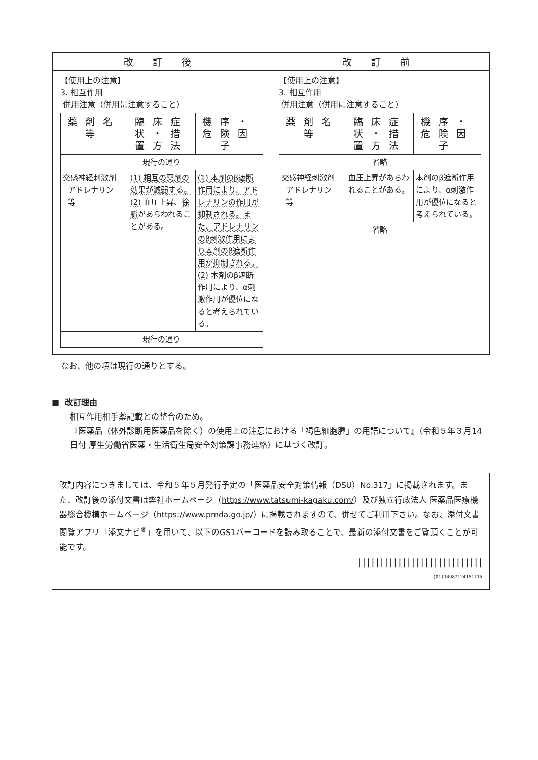| 改 訂 後 | 改 訂 前 |
| --- | --- |
| 【使用上の注意】 3. 相互作用 併用注意（併用に注意すること） / 薬剤名等 / 臨床症状・措置方法 / 機序・危険因子 / / --- / --- / --- / / 現行の通り / / / / 交感神経刺激剤 アドレナリン 等 / (1) 相互の薬剤の効果が減弱する。 (2) 血圧上昇、 徐脈 があらわれることがある。 / (1) 本剤のβ遮断作用により、アドレナリンの作用が抑制される。また、アドレナリンのβ刺激作用により本剤のβ遮断作用が抑制される。 (2) 本剤のβ遮断作用により、α刺激作用が優位になると考えられている。 / / 現行の通り / / / | 【使用上の注意】 3. 相互作用 併用注意（併用に注意すること） / 薬剤名等 / 臨床症状・措置方法 / 機序・危険因子 / / --- / --- / --- / / 省略 / / / / 交感神経刺激剤 アドレナリン 等 / 血圧上昇があらわれることがある。 / 本剤のβ遮断作用により、α刺激作用が優位になると考えられている。 / / 省略 / / / |
なお、他の項は現行の通りとする。
■ 改訂理由
相互作用相手薬記載との整合のため。
『医薬品（体外診断用医薬品を除く）の使用上の注意における「褐色細胞腫」の用語について』（令和５年３月14日付 厚生労働省医薬・生活衛生局安全対策課事務連絡）に基づく改訂。
改訂内容につきましては、令和５年５月発行予定の「医薬品安全対策情報（DSU）No.317」に掲載されます。また、改訂後の添付文書は弊社ホームページ（https://www.tatsumi-kagaku.com/）及び独立行政法人 医薬品医療機器総合機構ホームページ（https://www.pmda.go.jp/）に掲載されますので、併せてご利用下さい。なお、添付文書閲覧アプリ「添文ナビ<sup>®</sup>」を用いて、以下のGS1バーコードを読み取ることで、最新の添付文書をご覧頂くことが可能です。
||||||||||||||||||||||||||||
(01)14987124151715